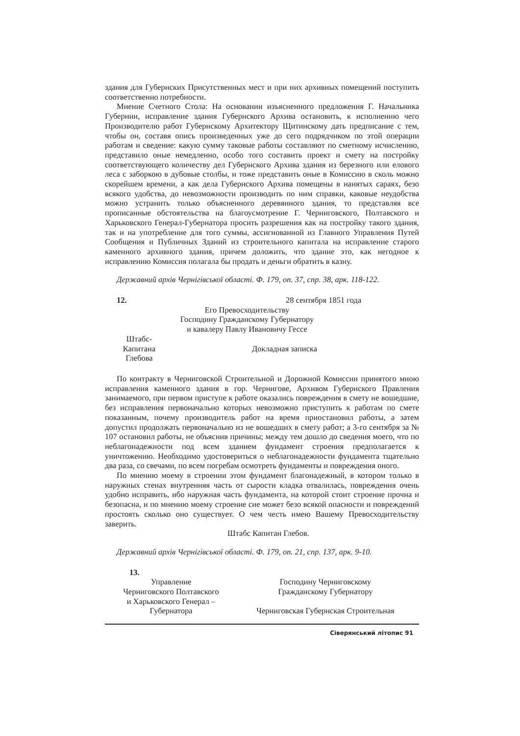здания для Губернских Присутственных мест и при них архивных помещений поступить соответственно потребности.
Мнение Счетного Стола: На основании изъясненного предложения Г. Начальника Губернии, исправление здания Губернского Архива остановить, к исполнению чего Производителю работ Губернскому Архитектору Щитинскому дать предписание с тем, чтобы он, составя опись произведенных уже до сего подрядчиком по этой операции работам и сведение: какую сумму таковые работы составляют по сметному исчислению, представило оные немедленно, особо того составить проект и смету на постройку соответствующего количеству дел Губернского Архива здания из березного или елового леса с заборкою в дубовые столбы, и тоже представить оные в Комиссию в сколь можно скорейшем времени, а как дела Губернского Архива помещены в нанятых сараях, безо всякого удобства, до невозможности производить по ним справки, каковые неудобства можно устранить только объясненного деревянного здания, то представляя все прописанные обстоятельства на благоусмотрение Г. Черниговского, Полтавского и Харьковского Генерал-Губернатора просить разрешения как на постройку такого здания, так и на употребление для того суммы, ассигнованной из Главного Управления Путей Сообщения и Публичных Зданий из строительного капитала на исправление старого каменного архивного здания, причем доложить, что здание это, как негодное к исправлению Комиссия полагала бы продать и деньги обратить в казну.
Державний архів Чернігівської області. Ф. 179, оп. 37, спр. 38, арк. 118-122.
12. 28 сентября 1851 года
Его Превосходительству
Господину Гражданскому Губернатору
и кавалеру Павлу Ивановичу Гессе
Штабс-
Капитана
Глебова
Докладная записка
По контракту в Черниговской Строительной и Дорожной Комиссии принятого мною исправления каменного здания в гор. Чернигове, Архивом Губернского Правления занимаемого, при первом приступе к работе оказались повреждения в смету не вошедшие, без исправления первоначально которых невозможно приступить к работам по смете показанным, почему производитель работ на время приостановил работы, а затем допустил продолжать первоначально из не вошедших в смету работ; а 3-го сентября за № 107 остановил работы, не объяснив причины; между тем дошло до сведения моего, что по неблагонадежности под всем зданием фундамент строения предполагается к уничтожению. Необходимо удостовериться о неблагонадежности фундамента тщательно два раза, со свечами, по всем погребам осмотреть фундаменты и повреждения оного.
По мнению моему в строении этом фундамент благонадежный, в котором только в наружных стенах внутренняя часть от сырости кладка отвалилась, повреждения очень удобно исправить, ибо наружная часть фундамента, на которой стоит строение прочна и безопасна, и по мнению моему строение сие может безо всякой опасности и повреждений простоять сколько оно существует. О чем честь имею Вашему Превосходительству заверить.
Штабс Капитан Глебов.
Державний архів Чернігівської області. Ф. 179, оп. 21, спр. 137, арк. 9-10.
13.
Управление
Черниговского Полтавского
и Харьковского Генерал –
Губернатора
Господину Черниговскому
Гражданскому Губернатору
Черниговская Губернская Строительная
Сіверянський літопис 91